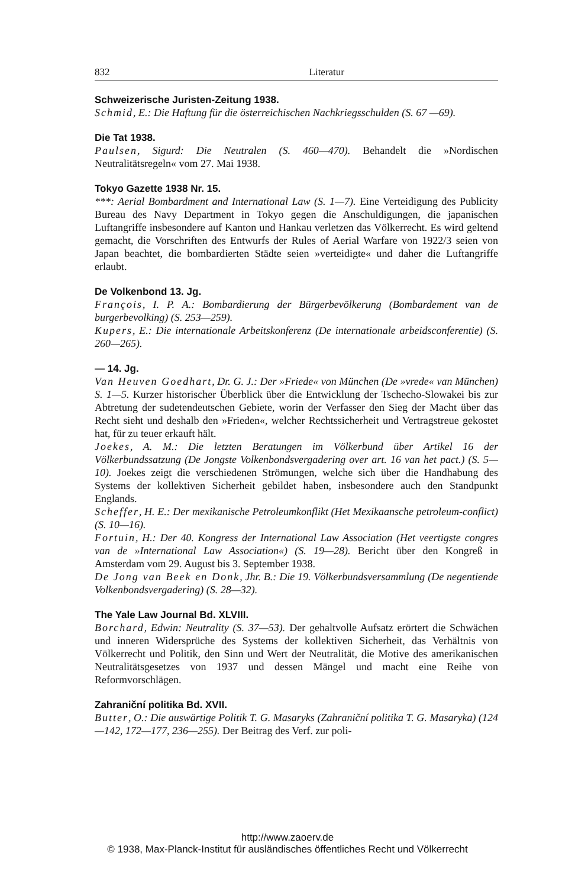832 Literatur
Schweizerische Juristen-Zeitung 1938.
Schmid, E.: Die Haftung für die österreichischen Nachkriegsschulden (S. 67 —69).
Die Tat 1938.
Paulsen, Sigurd: Die Neutralen (S. 460—470). Behandelt die »Nordischen Neutralitätsregeln« vom 27. Mai 1938.
Tokyo Gazette 1938 Nr. 15.
***: Aerial Bombardment and International Law (S. 1—7). Eine Verteidigung des Publicity Bureau des Navy Department in Tokyo gegen die Anschuldigungen, die japanischen Luftangriffe insbesondere auf Kanton und Hankau verletzen das Völkerrecht. Es wird geltend gemacht, die Vorschriften des Entwurfs der Rules of Aerial Warfare von 1922/3 seien von Japan beachtet, die bombardierten Städte seien »verteidigte« und daher die Luftangriffe erlaubt.
De Volkenbond 13. Jg.
François, I. P. A.: Bombardierung der Bürgerbevölkerung (Bombardement van de burgerbevolking) (S. 253—259).
Kupers, E.: Die internationale Arbeitskonferenz (De internationale arbeidsconferentie) (S. 260—265).
— 14. Jg.
Van Heuven Goedhart, Dr. G. J.: Der »Friede« von München (De »vrede« van München) S. 1—5. Kurzer historischer Überblick über die Entwicklung der Tschecho-Slowakei bis zur Abtretung der sudetendeutschen Gebiete, worin der Verfasser den Sieg der Macht über das Recht sieht und deshalb den »Frieden«, welcher Rechtssicherheit und Vertragstreue gekostet hat, für zu teuer erkauft hält.
Joekes, A. M.: Die letzten Beratungen im Völkerbund über Artikel 16 der Völkerbundssatzung (De Jongste Volkenbondsvergadering over art. 16 van het pact.) (S. 5—10). Joekes zeigt die verschiedenen Strömungen, welche sich über die Handhabung des Systems der kollektiven Sicherheit gebildet haben, insbesondere auch den Standpunkt Englands.
Scheffer, H. E.: Der mexikanische Petroleumkonflikt (Het Mexikaansche petroleum-conflict) (S. 10—16).
Fortuin, H.: Der 40. Kongress der International Law Association (Het veertigste congres van de »International Law Association«) (S. 19—28). Bericht über den Kongreß in Amsterdam vom 29. August bis 3. September 1938.
De Jong van Beek en Donk, Jhr. B.: Die 19. Völkerbundsversammlung (De negentiende Volkenbondsvergadering) (S. 28—32).
The Yale Law Journal Bd. XLVIII.
Borchard, Edwin: Neutrality (S. 37—53). Der gehaltvolle Aufsatz erörtert die Schwächen und inneren Widersprüche des Systems der kollektiven Sicherheit, das Verhältnis von Völkerrecht und Politik, den Sinn und Wert der Neutralität, die Motive des amerikanischen Neutralitätsgesetzes von 1937 und dessen Mängel und macht eine Reihe von Reformvorschlägen.
Zahraniční politika Bd. XVII.
Butter, O.: Die auswärtige Politik T. G. Masaryks (Zahraniční politika T. G. Masaryka) (124—142, 172—177, 236—255). Der Beitrag des Verf. zur poli-
http://www.zaoerv.de
© 1938, Max-Planck-Institut für ausländisches öffentliches Recht und Völkerrecht